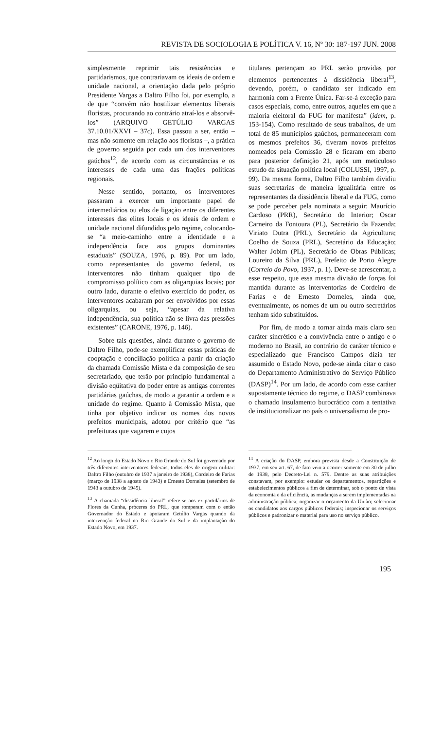REVISTA DE SOCIOLOGIA E POLÍTICA V. 16, Nº 30: 187-197 JUN. 2008
simplesmente reprimir tais resistências e partidarismos, que contrariavam os ideais de ordem e unidade nacional, a orientação dada pelo próprio Presidente Vargas a Daltro Filho foi, por exemplo, a de que “convém não hostilizar elementos liberais floristas, procurando ao contrário atraí-los e absorvê-los” (ARQUIVO GETÚLIO VARGAS 37.10.01/XXVI – 37c). Essa passou a ser, então – mas não somente em relação aos floristas –, a prática de governo seguida por cada um dos interventores gaúchos<sup>12</sup>, de acordo com as circunstâncias e os interesses de cada uma das frações políticas regionais.
Nesse sentido, portanto, os interventores passaram a exercer um importante papel de intermediários ou elos de ligação entre os diferentes interesses das elites locais e os ideais de ordem e unidade nacional difundidos pelo regime, colocando-se “a meio-caminho entre a identidade e a independência face aos grupos dominantes estaduais” (SOUZA, 1976, p. 89). Por um lado, como representantes do governo federal, os interventores não tinham qualquer tipo de compromisso político com as oligarquias locais; por outro lado, durante o efetivo exercício do poder, os interventores acabaram por ser envolvidos por essas oligarquias, ou seja, “apesar da relativa independência, sua política não se livra das pressões existentes” (CARONE, 1976, p. 146).
Sobre tais questões, ainda durante o governo de Daltro Filho, pode-se exemplificar essas práticas de cooptação e conciliação política a partir da criação da chamada Comissão Mista e da composição de seu secretariado, que terão por princípio fundamental a divisão eqüitativa do poder entre as antigas correntes partidárias gaúchas, de modo a garantir a ordem e a unidade do regime. Quanto à Comissão Mista, que tinha por objetivo indicar os nomes dos novos prefeitos municipais, adotou por critério que “as prefeituras que vagarem e cujos
<sup>12</sup> Ao longo do Estado Novo o Rio Grande do Sul foi governado por três diferentes interventores federais, todos eles de origem militar: Daltro Filho (outubro de 1937 a janeiro de 1938), Cordeiro de Farias (março de 1938 a agosto de 1943) e Ernesto Dorneles (setembro de 1943 a outubro de 1945).
<sup>13</sup> A chamada “dissidência liberal” refere-se aos ex-partidários de Flores da Cunha, próceres do PRL, que romperam com o então Governador do Estado e apoiaram Getúlio Vargas quando da intervenção federal no Rio Grande do Sul e da implantação do Estado Novo, em 1937.
titulares pertençam ao PRL serão providas por elementos pertencentes à dissidência liberal<sup>13</sup>, devendo, porém, o candidato ser indicado em harmonia com a Frente Única. Far-se-á exceção para casos especiais, como, entre outros, aqueles em que a maioria eleitoral da FUG for manifesta” (idem, p. 153-154). Como resultado de seus trabalhos, de um total de 85 municípios gaúchos, permaneceram com os mesmos prefeitos 36, tiveram novos prefeitos nomeados pela Comissão 28 e ficaram em aberto para posterior definição 21, após um meticuloso estudo da situação política local (COLUSSI, 1997, p. 99). Da mesma forma, Daltro Filho também dividiu suas secretarias de maneira igualitária entre os representantes da dissidência liberal e da FUG, como se pode perceber pela nominata a seguir: Maurício Cardoso (PRR), Secretário do Interior; Oscar Carneiro da Fontoura (PL), Secretário da Fazenda; Viriato Dutra (PRL), Secretário da Agricultura; Coelho de Souza (PRL), Secretário da Educação; Walter Jobim (PL), Secretário de Obras Públicas; Loureiro da Silva (PRL), Prefeito de Porto Alegre (Correio do Povo, 1937, p. 1). Deve-se acrescentar, a esse respeito, que essa mesma divisão de forças foi mantida durante as interventorias de Cordeiro de Farias e de Ernesto Dorneles, ainda que, eventualmente, os nomes de um ou outro secretários tenham sido substituídos.
Por fim, de modo a tornar ainda mais claro seu caráter sincrético e a convivência entre o antigo e o moderno no Brasil, ao contrário do caráter técnico e especializado que Francisco Campos dizia ter assumido o Estado Novo, pode-se ainda citar o caso do Departamento Administrativo do Serviço Público (DASP)<sup>14</sup>. Por um lado, de acordo com esse caráter supostamente técnico do regime, o DASP combinava o chamado insulamento burocrático com a tentativa de institucionalizar no país o universalismo de pro-
<sup>14</sup> A criação do DASP, embora prevista desde a Constituição de 1937, em seu art. 67, de fato veio a ocorrer somente em 30 de julho de 1938, pelo Decreto-Lei n. 579. Dentre as suas atribuições constavam, por exemplo: estudar os departamentos, repartições e estabelecimentos públicos a fim de determinar, sob o ponto de vista da economia e da eficiência, as mudanças a serem implementadas na administração pública; organizar o orçamento da União; selecionar os candidatos aos cargos públicos federais; inspecionar os serviços públicos e padronizar o material para uso no serviço público.
195